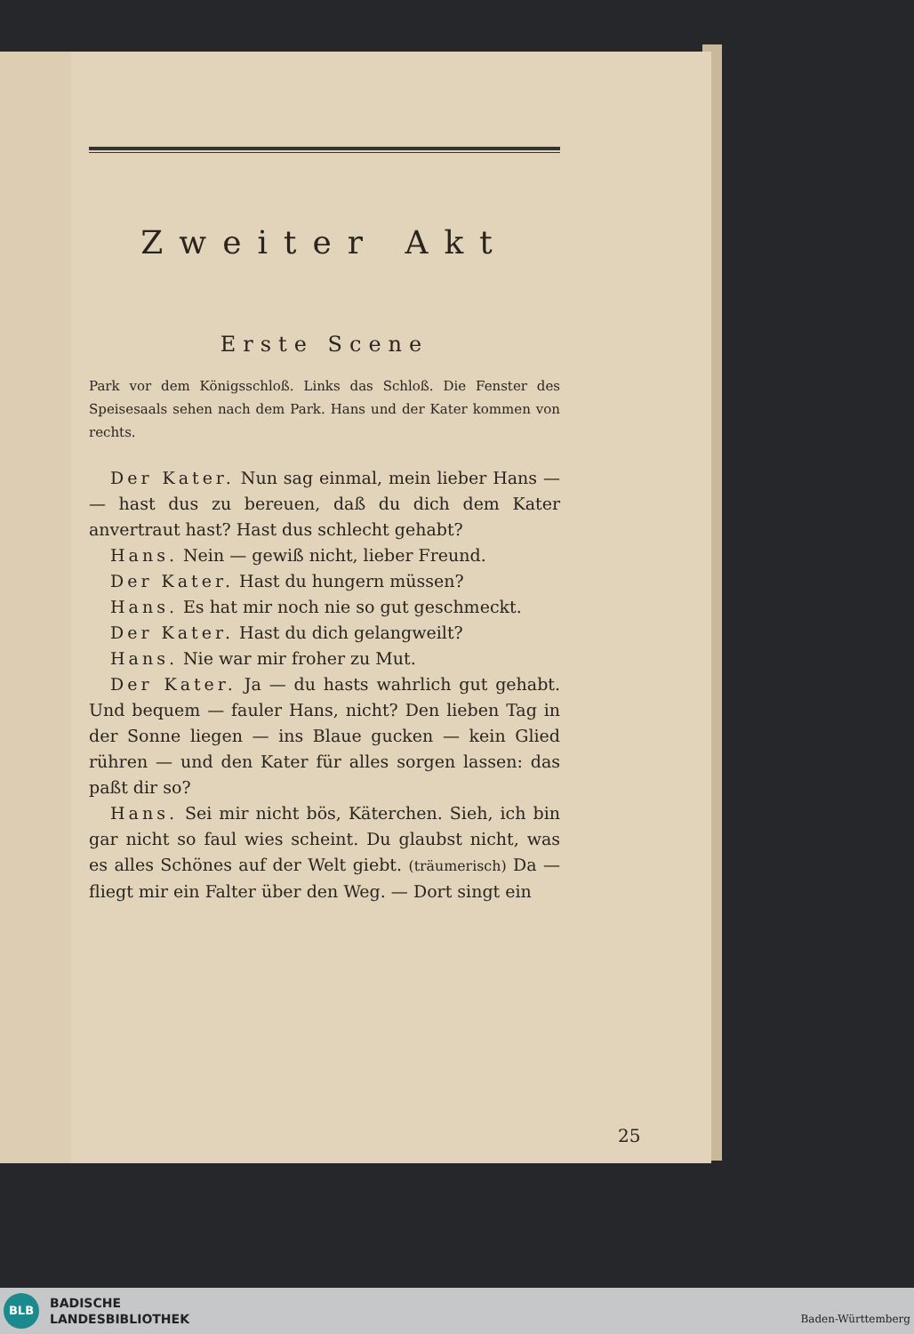Zweiter Akt
Erste Scene
Park vor dem Königsschloß. Links das Schloß. Die Fenster des Speisesaals sehen nach dem Park. Hans und der Kater kommen von rechts.
Der Kater. Nun sag einmal, mein lieber Hans — — hast dus zu bereuen, daß du dich dem Kater anvertraut hast? Hast dus schlecht gehabt?
Hans. Nein — gewiß nicht, lieber Freund.
Der Kater. Hast du hungern müssen?
Hans. Es hat mir noch nie so gut geschmeckt.
Der Kater. Hast du dich gelangweilt?
Hans. Nie war mir froher zu Mut.
Der Kater. Ja — du hasts wahrlich gut gehabt. Und bequem — fauler Hans, nicht? Den lieben Tag in der Sonne liegen — ins Blaue gucken — kein Glied rühren — und den Kater für alles sorgen lassen: das paßt dir so?
Hans. Sei mir nicht bös, Käterchen. Sieh, ich bin gar nicht so faul wies scheint. Du glaubst nicht, was es alles Schönes auf der Welt giebt. (träumerisch) Da — fliegt mir ein Falter über den Weg. — Dort singt ein
25
BLB
BADISCHE
LANDESBIBLIOTHEK
Baden-Württemberg